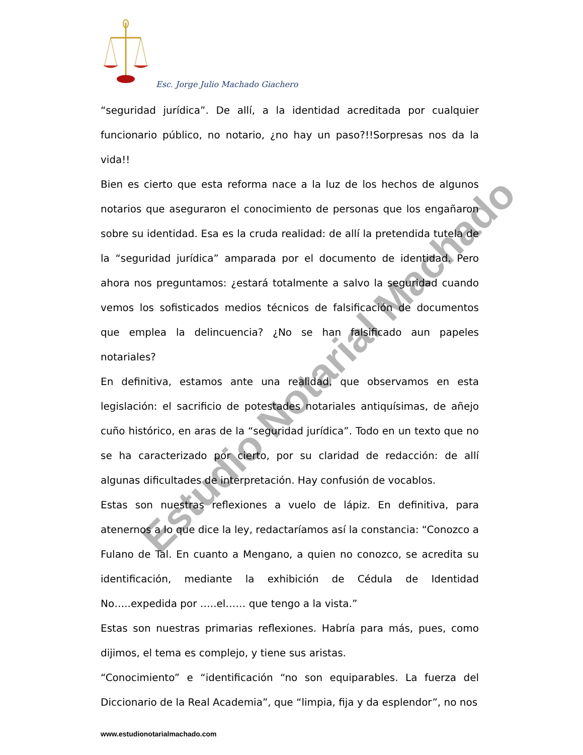Esc. Jorge Julio Machado Giachero
Estudio Notarial Machado
“seguridad jurídica”. De allí, a la identidad acreditada por cualquier funcionario público, no notario, ¿no hay un paso?!!Sorpresas nos da la vida!!
Bien es cierto que esta reforma nace a la luz de los hechos de algunos notarios que aseguraron el conocimiento de personas que los engañaron sobre su identidad. Esa es la cruda realidad: de allí la pretendida tutela de la “seguridad jurídica” amparada por el documento de identidad. Pero ahora nos preguntamos: ¿estará totalmente a salvo la seguridad cuando vemos los sofisticados medios técnicos de falsificación de documentos que emplea la delincuencia? ¿No se han falsificado aun papeles notariales?
En definitiva, estamos ante una realidad, que observamos en esta legislación: el sacrificio de potestades notariales antiquísimas, de añejo cuño histórico, en aras de la “seguridad jurídica”. Todo en un texto que no se ha caracterizado por cierto, por su claridad de redacción: de allí algunas dificultades de interpretación. Hay confusión de vocablos.
Estas son nuestras reflexiones a vuelo de lápiz. En definitiva, para atenernos a lo que dice la ley, redactaríamos así la constancia: “Conozco a Fulano de Tal. En cuanto a Mengano, a quien no conozco, se acredita su identificación, mediante la exhibición de Cédula de Identidad No…..expedida por …..el…… que tengo a la vista.”
Estas son nuestras primarias reflexiones. Habría para más, pues, como dijimos, el tema es complejo, y tiene sus aristas.
“Conocimiento” e “identificación “no son equiparables. La fuerza del Diccionario de la Real Academia”, que “limpia, fija y da esplendor”, no nos
www.estudionotarialmachado.com